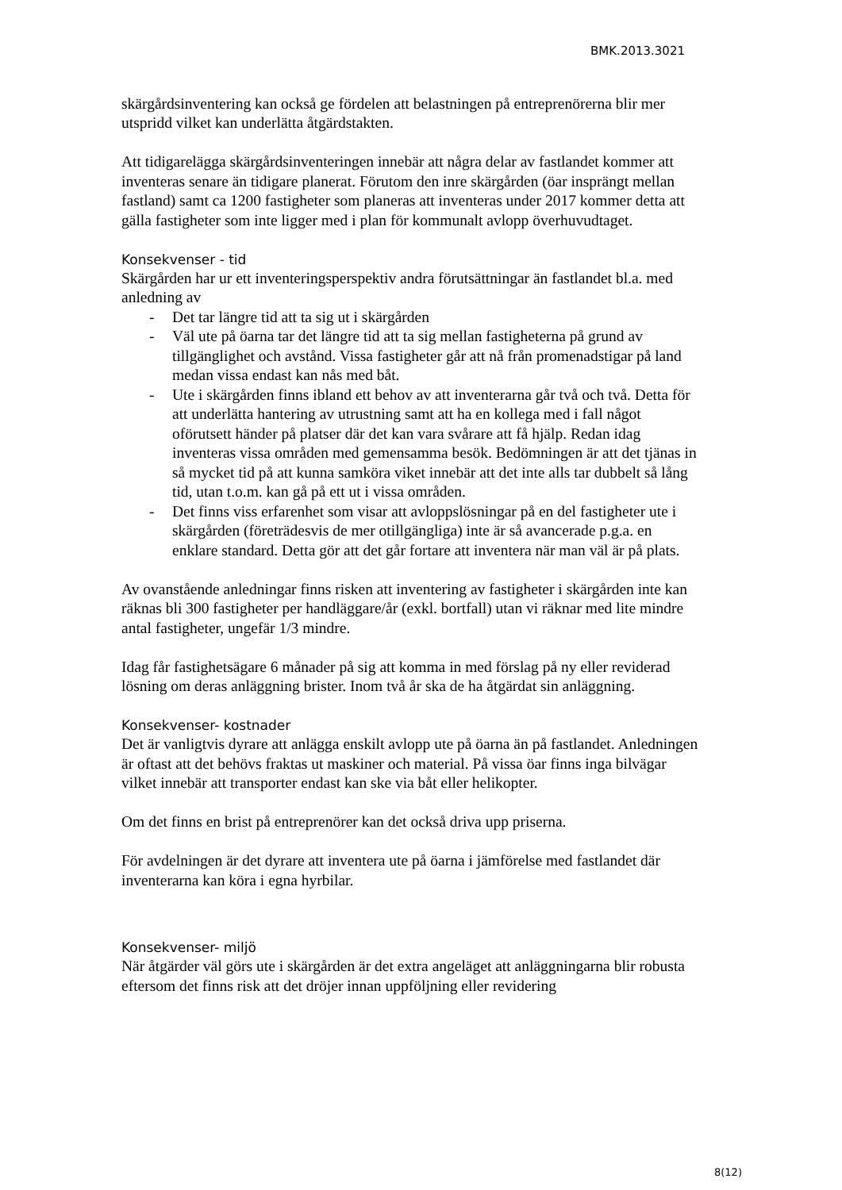BMK.2013.3021
skärgårdsinventering kan också ge fördelen att belastningen på entreprenörerna blir mer utspridd vilket kan underlätta åtgärdstakten.
Att tidigarelägga skärgårdsinventeringen innebär att några delar av fastlandet kommer att inventeras senare än tidigare planerat. Förutom den inre skärgården (öar insprängt mellan fastland) samt ca 1200 fastigheter som planeras att inventeras under 2017 kommer detta att gälla fastigheter som inte ligger med i plan för kommunalt avlopp överhuvudtaget.
Konsekvenser - tid
Skärgården har ur ett inventeringsperspektiv andra förutsättningar än fastlandet bl.a. med anledning av
- Det tar längre tid att ta sig ut i skärgården
- Väl ute på öarna tar det längre tid att ta sig mellan fastigheterna på grund av tillgänglighet och avstånd. Vissa fastigheter går att nå från promenadstigar på land medan vissa endast kan nås med båt.
- Ute i skärgården finns ibland ett behov av att inventerarna går två och två. Detta för att underlätta hantering av utrustning samt att ha en kollega med i fall något oförutsett händer på platser där det kan vara svårare att få hjälp. Redan idag inventeras vissa områden med gemensamma besök. Bedömningen är att det tjänas in så mycket tid på att kunna samköra viket innebär att det inte alls tar dubbelt så lång tid, utan t.o.m. kan gå på ett ut i vissa områden.
- Det finns viss erfarenhet som visar att avloppslösningar på en del fastigheter ute i skärgården (företrädesvis de mer otillgängliga) inte är så avancerade p.g.a. en enklare standard. Detta gör att det går fortare att inventera när man väl är på plats.
Av ovanstående anledningar finns risken att inventering av fastigheter i skärgården inte kan räknas bli 300 fastigheter per handläggare/år (exkl. bortfall) utan vi räknar med lite mindre antal fastigheter, ungefär 1/3 mindre.
Idag får fastighetsägare 6 månader på sig att komma in med förslag på ny eller reviderad lösning om deras anläggning brister. Inom två år ska de ha åtgärdat sin anläggning.
Konsekvenser- kostnader
Det är vanligtvis dyrare att anlägga enskilt avlopp ute på öarna än på fastlandet. Anledningen är oftast att det behövs fraktas ut maskiner och material. På vissa öar finns inga bilvägar vilket innebär att transporter endast kan ske via båt eller helikopter.
Om det finns en brist på entreprenörer kan det också driva upp priserna.
För avdelningen är det dyrare att inventera ute på öarna i jämförelse med fastlandet där inventerarna kan köra i egna hyrbilar.
Konsekvenser- miljö
När åtgärder väl görs ute i skärgården är det extra angeläget att anläggningarna blir robusta eftersom det finns risk att det dröjer innan uppföljning eller revidering
8(12)